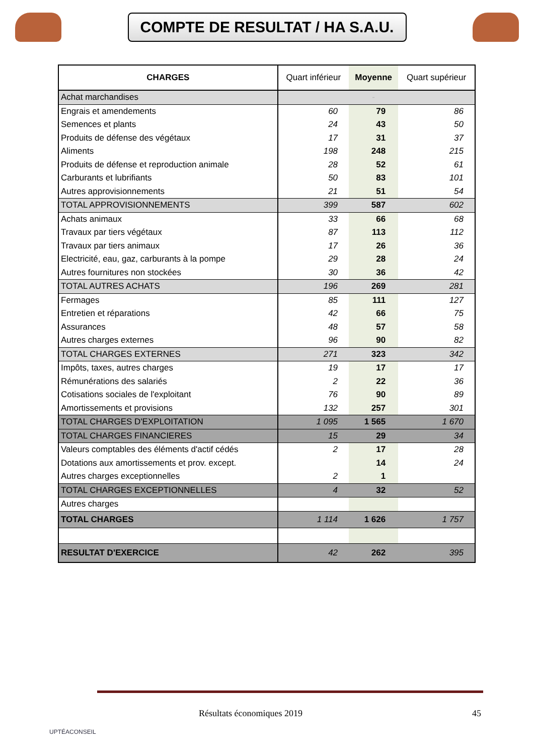COMPTE DE RESULTAT / HA S.A.U.
| CHARGES | Quart inférieur | Moyenne | Quart supérieur |
| --- | --- | --- | --- |
| Achat marchandises | | - | |
| Engrais et amendements | 60 | 79 | 86 |
| Semences et plants | 24 | 43 | 50 |
| Produits de défense des végétaux | 17 | 31 | 37 |
| Aliments | 198 | 248 | 215 |
| Produits de défense et reproduction animale | 28 | 52 | 61 |
| Carburants et lubrifiants | 50 | 83 | 101 |
| Autres approvisionnements | 21 | 51 | 54 |
| TOTAL APPROVISIONNEMENTS | 399 | 587 | 602 |
| Achats animaux | 33 | 66 | 68 |
| Travaux par tiers végétaux | 87 | 113 | 112 |
| Travaux par tiers animaux | 17 | 26 | 36 |
| Electricité, eau, gaz, carburants à la pompe | 29 | 28 | 24 |
| Autres fournitures non stockées | 30 | 36 | 42 |
| TOTAL AUTRES ACHATS | 196 | 269 | 281 |
| Fermages | 85 | 111 | 127 |
| Entretien et réparations | 42 | 66 | 75 |
| Assurances | 48 | 57 | 58 |
| Autres charges externes | 96 | 90 | 82 |
| TOTAL CHARGES EXTERNES | 271 | 323 | 342 |
| Impôts, taxes, autres charges | 19 | 17 | 17 |
| Rémunérations des salariés | 2 | 22 | 36 |
| Cotisations sociales de l'exploitant | 76 | 90 | 89 |
| Amortissements et provisions | 132 | 257 | 301 |
| TOTAL CHARGES D'EXPLOITATION | 1 095 | 1 565 | 1 670 |
| TOTAL CHARGES FINANCIERES | 15 | 29 | 34 |
| Valeurs comptables des éléments d'actif cédés | 2 | 17 | 28 |
| Dotations aux amortissements et prov. except. | | 14 | 24 |
| Autres charges exceptionnelles | 2 | 1 | |
| TOTAL CHARGES EXCEPTIONNELLES | 4 | 32 | 52 |
| Autres charges | | | |
| TOTAL CHARGES | 1 114 | 1 626 | 1 757 |
| RESULTAT D'EXERCICE | 42 | 262 | 395 |
Résultats économiques 2019 45
UPTÉACONSEIL